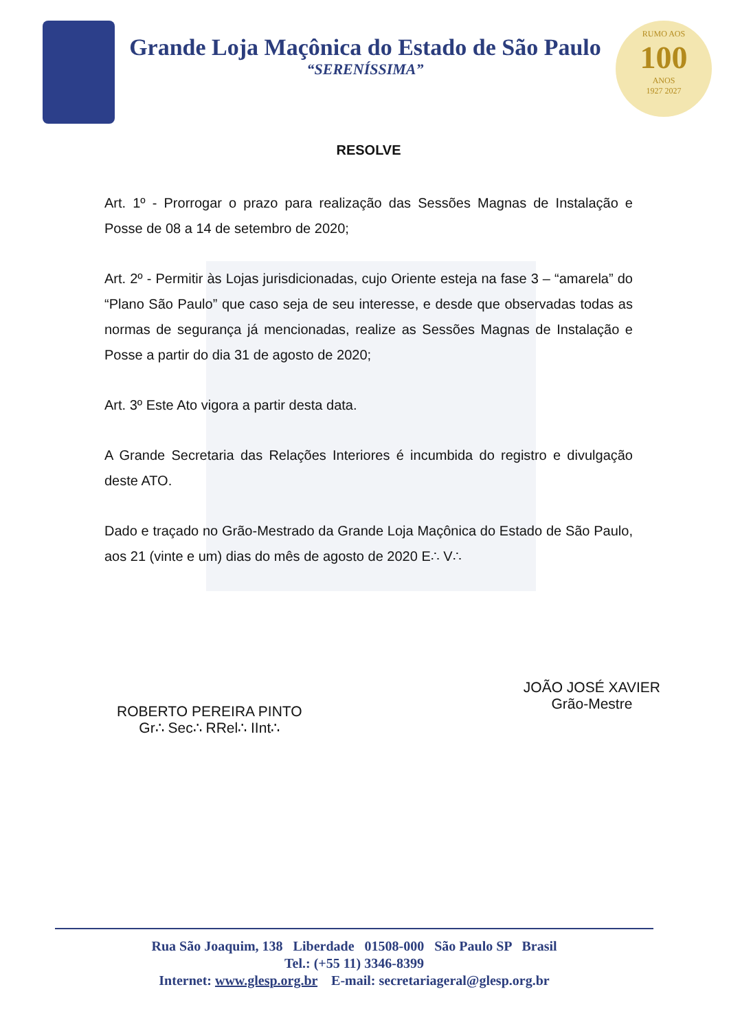Grande Loja Maçônica do Estado de São Paulo
“SERENÍSSIMA”
RUMO AOS
100
ANOS
1927 2027
RESOLVE
Art. 1º - Prorrogar o prazo para realização das Sessões Magnas de Instalação e Posse de 08 a 14 de setembro de 2020;
Art. 2º - Permitir às Lojas jurisdicionadas, cujo Oriente esteja na fase 3 – “amarela” do “Plano São Paulo” que caso seja de seu interesse, e desde que observadas todas as normas de segurança já mencionadas, realize as Sessões Magnas de Instalação e Posse a partir do dia 31 de agosto de 2020;
Art. 3º Este Ato vigora a partir desta data.
A Grande Secretaria das Relações Interiores é incumbida do registro e divulgação deste ATO.
Dado e traçado no Grão-Mestrado da Grande Loja Maçônica do Estado de São Paulo, aos 21 (vinte e um) dias do mês de agosto de 2020 E∴ V∴
ROBERTO PEREIRA PINTO
Gr∴ Sec∴ RRel∴ IInt∴
JOÃO JOSÉ XAVIER
Grão-Mestre
Rua São Joaquim, 138 Liberdade 01508-000 São Paulo SP Brasil
Tel.: (+55 11) 3346-8399
Internet: www.glesp.org.br E-mail: secretariageral@glesp.org.br